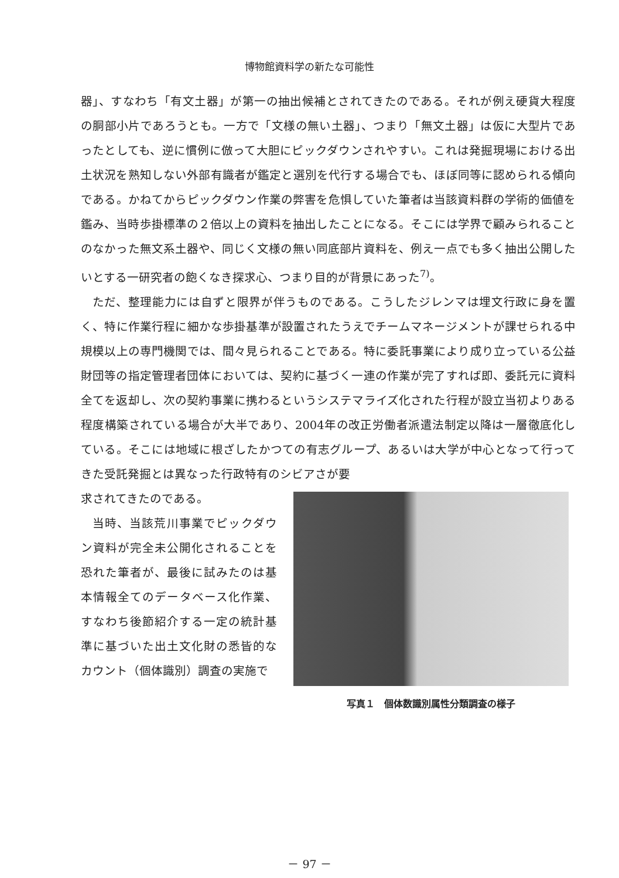博物館資料学の新たな可能性
器」、すなわち「有文土器」が第一の抽出候補とされてきたのである。それが例え硬貨大程度の胴部小片であろうとも。一方で「文様の無い土器」、つまり「無文土器」は仮に大型片であったとしても、逆に慣例に倣って大胆にピックダウンされやすい。これは発掘現場における出土状況を熟知しない外部有識者が鑑定と選別を代行する場合でも、ほぼ同等に認められる傾向である。かねてからピックダウン作業の弊害を危惧していた筆者は当該資料群の学術的価値を鑑み、当時歩掛標準の２倍以上の資料を抽出したことになる。そこには学界で顧みられることのなかった無文系土器や、同じく文様の無い同底部片資料を、例え一点でも多く抽出公開したいとする一研究者の飽くなき探求心、つまり目的が背景にあった<sup>7)</sup>。
ただ、整理能力には自ずと限界が伴うものである。こうしたジレンマは埋文行政に身を置く、特に作業行程に細かな歩掛基準が設置されたうえでチームマネージメントが課せられる中規模以上の専門機関では、間々見られることである。特に委託事業により成り立っている公益財団等の指定管理者団体においては、契約に基づく一連の作業が完了すれば即、委託元に資料全てを返却し、次の契約事業に携わるというシステマライズ化された行程が設立当初よりある程度構築されている場合が大半であり、2004年の改正労働者派遣法制定以降は一層徹底化している。そこには地域に根ざしたかつての有志グループ、あるいは大学が中心となって行ってきた受託発掘とは異なった行政特有のシビアさが要
求されてきたのである。
当時、当該荒川事業でピックダウン資料が完全未公開化されることを恐れた筆者が、最後に試みたのは基本情報全てのデータベース化作業、すなわち後節紹介する一定の統計基準に基づいた出土文化財の悉皆的なカウント（個体識別）調査の実施で
写真１　個体数識別属性分類調査の様子
－ 97 －